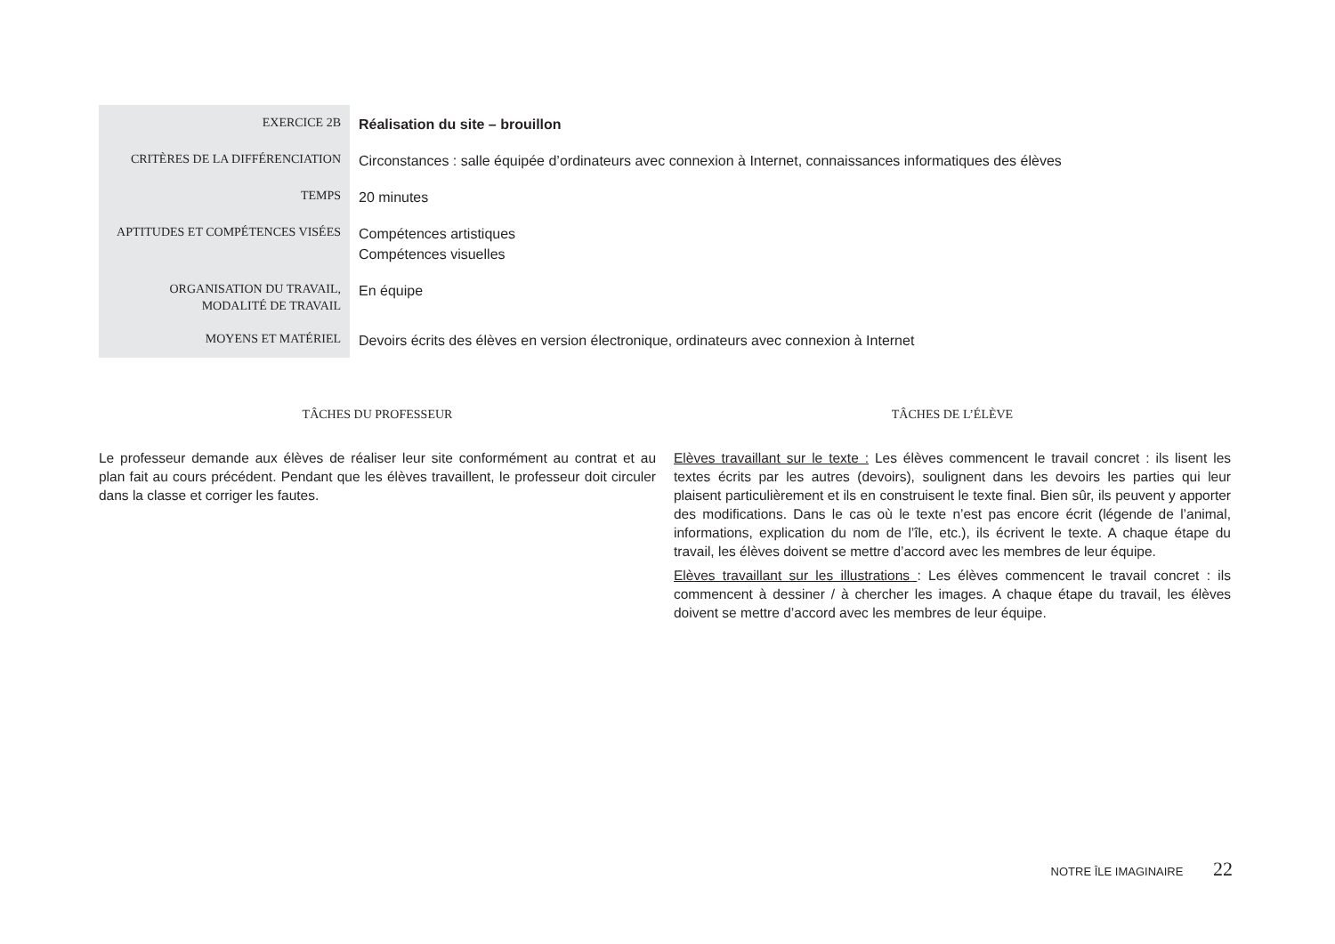| EXERCICE 2B | Réalisation du site – brouillon |
| CRITÈRES DE LA DIFFÉRENCIATION | Circonstances : salle équipée d’ordinateurs avec connexion à Internet, connaissances informatiques des élèves |
| TEMPS | 20 minutes |
| APTITUDES ET COMPÉTENCES VISÉES | Compétences artistiques Compétences visuelles |
| ORGANISATION DU TRAVAIL, MODALITÉ DE TRAVAIL | En équipe |
| MOYENS ET MATÉRIEL | Devoirs écrits des élèves en version électronique, ordinateurs avec connexion à Internet |
TÂCHES DU PROFESSEUR
Le professeur demande aux élèves de réaliser leur site conformément au contrat et au plan fait au cours précédent. Pendant que les élèves travaillent, le professeur doit circuler dans la classe et corriger les fautes.
TÂCHES DE L’ÉLÈVE
Elèves travaillant sur le texte : Les élèves commencent le travail concret : ils lisent les textes écrits par les autres (devoirs), soulignent dans les devoirs les parties qui leur plaisent particulièrement et ils en construisent le texte final. Bien sûr, ils peuvent y apporter des modifications. Dans le cas où le texte n’est pas encore écrit (légende de l’animal, informations, explication du nom de l’île, etc.), ils écrivent le texte. A chaque étape du travail, les élèves doivent se mettre d’accord avec les membres de leur équipe.
Elèves travaillant sur les illustrations : Les élèves commencent le travail concret : ils commencent à dessiner / à chercher les images. A chaque étape du travail, les élèves doivent se mettre d’accord avec les membres de leur équipe.
NOTRE ÎLE IMAGINAIRE 22